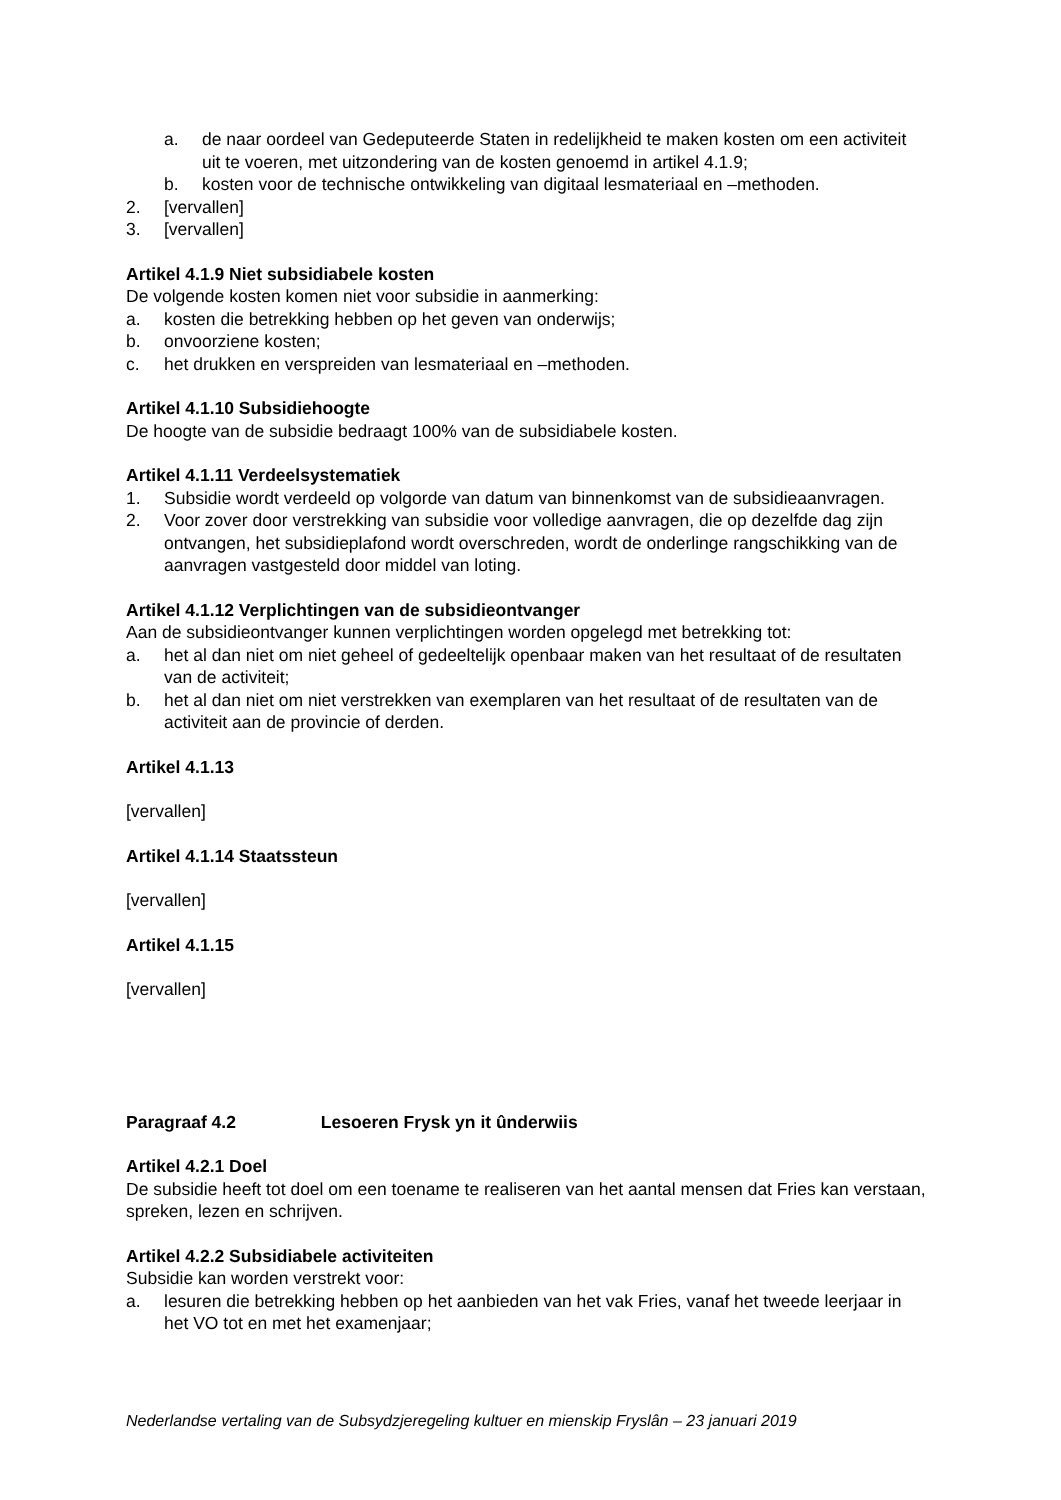a. de naar oordeel van Gedeputeerde Staten in redelijkheid te maken kosten om een activiteit uit te voeren, met uitzondering van de kosten genoemd in artikel 4.1.9;
b. kosten voor de technische ontwikkeling van digitaal lesmateriaal en –methoden.
2. [vervallen]
3. [vervallen]
Artikel 4.1.9 Niet subsidiabele kosten
De volgende kosten komen niet voor subsidie in aanmerking:
a. kosten die betrekking hebben op het geven van onderwijs;
b. onvoorziene kosten;
c. het drukken en verspreiden van lesmateriaal en –methoden.
Artikel 4.1.10 Subsidiehoogte
De hoogte van de subsidie bedraagt 100% van de subsidiabele kosten.
Artikel 4.1.11 Verdeelsystematiek
1. Subsidie wordt verdeeld op volgorde van datum van binnenkomst van de subsidieaanvragen.
2. Voor zover door verstrekking van subsidie voor volledige aanvragen, die op dezelfde dag zijn ontvangen, het subsidieplafond wordt overschreden, wordt de onderlinge rangschikking van de aanvragen vastgesteld door middel van loting.
Artikel 4.1.12 Verplichtingen van de subsidieontvanger
Aan de subsidieontvanger kunnen verplichtingen worden opgelegd met betrekking tot:
a. het al dan niet om niet geheel of gedeeltelijk openbaar maken van het resultaat of de resultaten van de activiteit;
b. het al dan niet om niet verstrekken van exemplaren van het resultaat of de resultaten van de activiteit aan de provincie of derden.
Artikel 4.1.13
[vervallen]
Artikel 4.1.14 Staatssteun
[vervallen]
Artikel 4.1.15
[vervallen]
Paragraaf 4.2 Lesoeren Frysk yn it ûnderwiis
Artikel 4.2.1 Doel
De subsidie heeft tot doel om een toename te realiseren van het aantal mensen dat Fries kan verstaan, spreken, lezen en schrijven.
Artikel 4.2.2 Subsidiabele activiteiten
Subsidie kan worden verstrekt voor:
a. lesuren die betrekking hebben op het aanbieden van het vak Fries, vanaf het tweede leerjaar in het VO tot en met het examenjaar;
Nederlandse vertaling van de Subsydzjeregeling kultuer en mienskip Fryslân – 23 januari 2019